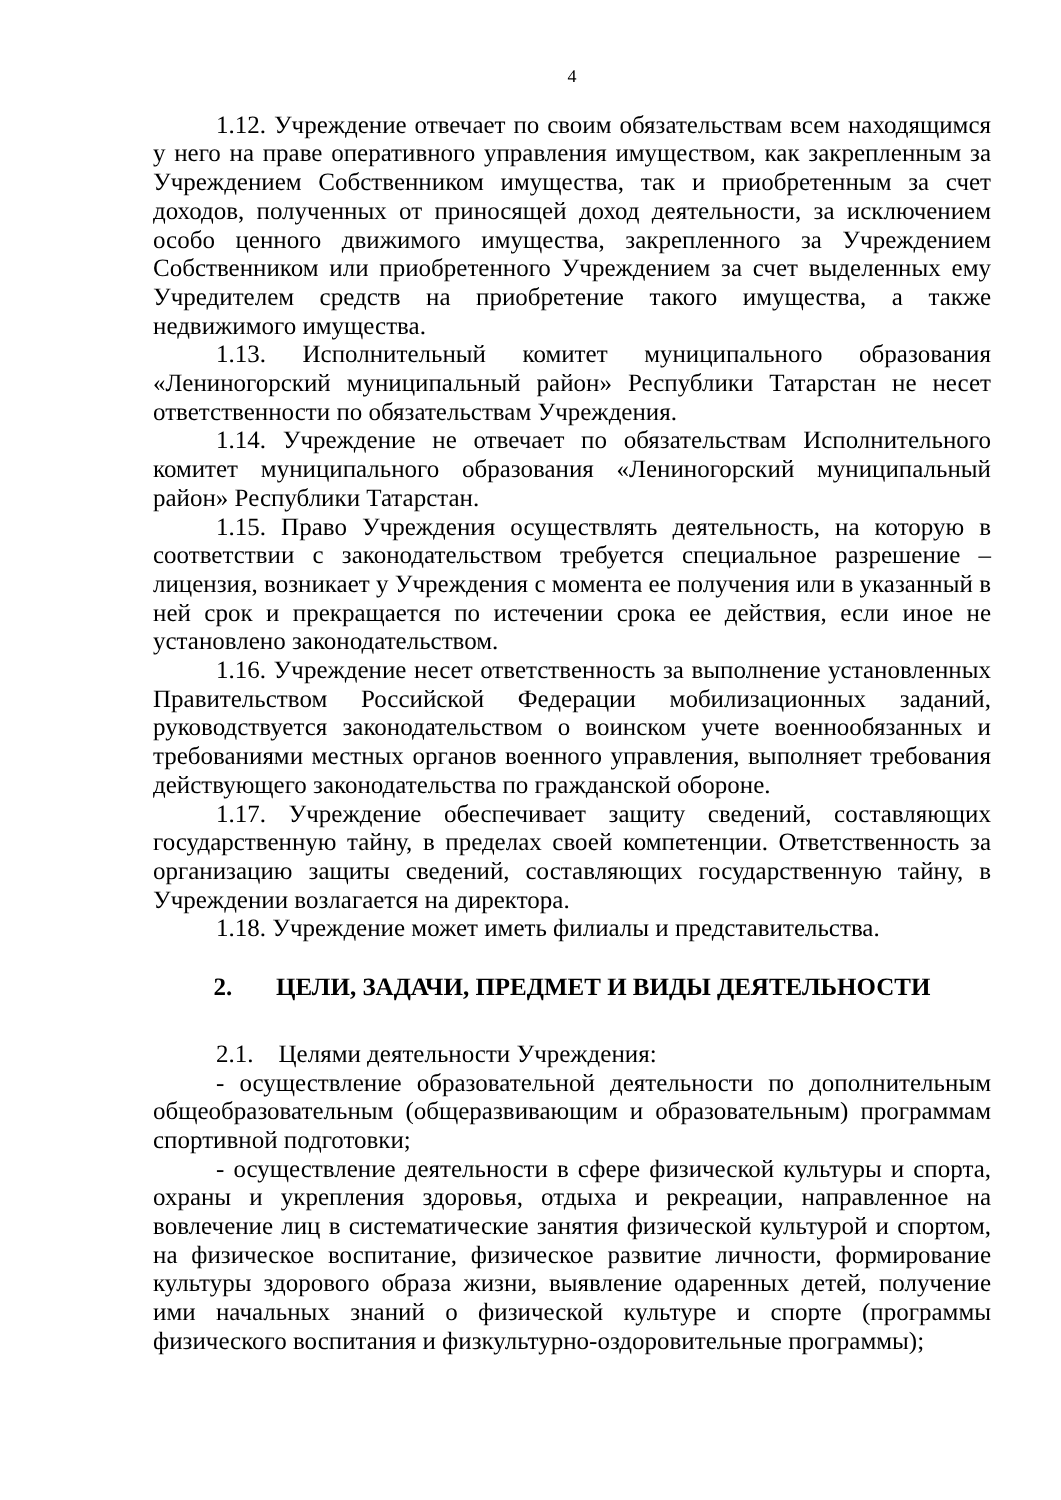4
1.12. Учреждение отвечает по своим обязательствам всем находящимся у него на праве оперативного управления имуществом, как закрепленным за Учреждением Собственником имущества, так и приобретенным за счет доходов, полученных от приносящей доход деятельности, за исключением особо ценного движимого имущества, закрепленного за Учреждением Собственником или приобретенного Учреждением за счет выделенных ему Учредителем средств на приобретение такого имущества, а также недвижимого имущества.
1.13. Исполнительный комитет муниципального образования «Лениногорский муниципальный район» Республики Татарстан не несет ответственности по обязательствам Учреждения.
1.14. Учреждение не отвечает по обязательствам Исполнительного комитет муниципального образования «Лениногорский муниципальный район» Республики Татарстан.
1.15. Право Учреждения осуществлять деятельность, на которую в соответствии с законодательством требуется специальное разрешение – лицензия, возникает у Учреждения с момента ее получения или в указанный в ней срок и прекращается по истечении срока ее действия, если иное не установлено законодательством.
1.16. Учреждение несет ответственность за выполнение установленных Правительством Российской Федерации мобилизационных заданий, руководствуется законодательством о воинском учете военнообязанных и требованиями местных органов военного управления, выполняет требования действующего законодательства по гражданской обороне.
1.17. Учреждение обеспечивает защиту сведений, составляющих государственную тайну, в пределах своей компетенции. Ответственность за организацию защиты сведений, составляющих государственную тайну, в Учреждении возлагается на директора.
1.18. Учреждение может иметь филиалы и представительства.
2. ЦЕЛИ, ЗАДАЧИ, ПРЕДМЕТ И ВИДЫ ДЕЯТЕЛЬНОСТИ
2.1. Целями деятельности Учреждения:
- осуществление образовательной деятельности по дополнительным общеобразовательным (общеразвивающим и образовательным) программам спортивной подготовки;
- осуществление деятельности в сфере физической культуры и спорта, охраны и укрепления здоровья, отдыха и рекреации, направленное на вовлечение лиц в систематические занятия физической культурой и спортом, на физическое воспитание, физическое развитие личности, формирование культуры здорового образа жизни, выявление одаренных детей, получение ими начальных знаний о физической культуре и спорте (программы физического воспитания и физкультурно-оздоровительные программы);